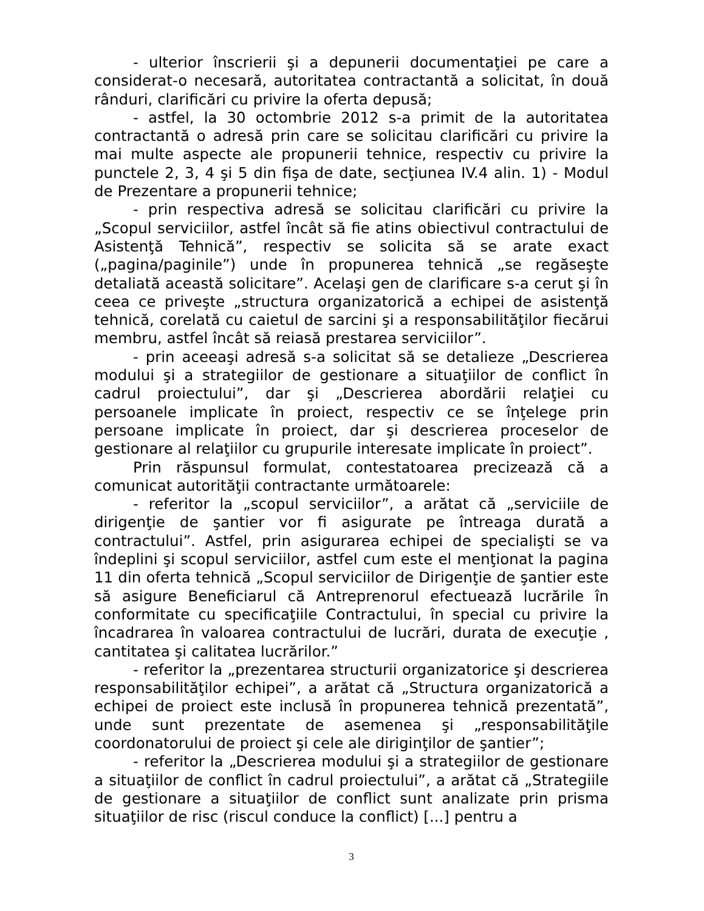- ulterior înscrierii şi a depunerii documentaţiei pe care a considerat-o necesară, autoritatea contractantă a solicitat, în două rânduri, clarificări cu privire la oferta depusă;
- astfel, la 30 octombrie 2012 s-a primit de la autoritatea contractantă o adresă prin care se solicitau clarificări cu privire la mai multe aspecte ale propunerii tehnice, respectiv cu privire la punctele 2, 3, 4 şi 5 din fişa de date, secţiunea IV.4 alin. 1) - Modul de Prezentare a propunerii tehnice;
- prin respectiva adresă se solicitau clarificări cu privire la „Scopul serviciilor, astfel încât să fie atins obiectivul contractului de Asistenţă Tehnică”, respectiv se solicita să se arate exact („pagina/paginile”) unde în propunerea tehnică „se regăseşte detaliată această solicitare”. Acelaşi gen de clarificare s-a cerut şi în ceea ce priveşte „structura organizatorică a echipei de asistenţă tehnică, corelată cu caietul de sarcini şi a responsabilităţilor fiecărui membru, astfel încât să reiasă prestarea serviciilor”.
- prin aceeaşi adresă s-a solicitat să se detalieze „Descrierea modului şi a strategiilor de gestionare a situaţiilor de conflict în cadrul proiectului”, dar şi „Descrierea abordării relaţiei cu persoanele implicate în proiect, respectiv ce se înţelege prin persoane implicate în proiect, dar şi descrierea proceselor de gestionare al relaţiilor cu grupurile interesate implicate în proiect”.
Prin răspunsul formulat, contestatoarea precizează că a comunicat autorităţii contractante următoarele:
- referitor la „scopul serviciilor”, a arătat că „serviciile de dirigenţie de şantier vor fi asigurate pe întreaga durată a contractului”. Astfel, prin asigurarea echipei de specialişti se va îndeplini şi scopul serviciilor, astfel cum este el menţionat la pagina 11 din oferta tehnică „Scopul serviciilor de Dirigenţie de şantier este să asigure Beneficiarul că Antreprenorul efectuează lucrările în conformitate cu specificaţiile Contractului, în special cu privire la încadrarea în valoarea contractului de lucrări, durata de execuţie , cantitatea şi calitatea lucrărilor.”
- referitor la „prezentarea structurii organizatorice şi descrierea responsabilităţilor echipei”, a arătat că „Structura organizatorică a echipei de proiect este inclusă în propunerea tehnică prezentată”, unde sunt prezentate de asemenea şi „responsabilităţile coordonatorului de proiect şi cele ale diriginţilor de şantier”;
- referitor la „Descrierea modului şi a strategiilor de gestionare a situaţiilor de conflict în cadrul proiectului”, a arătat că „Strategiile de gestionare a situaţiilor de conflict sunt analizate prin prisma situaţiilor de risc (riscul conduce la conflict) [...] pentru a
3